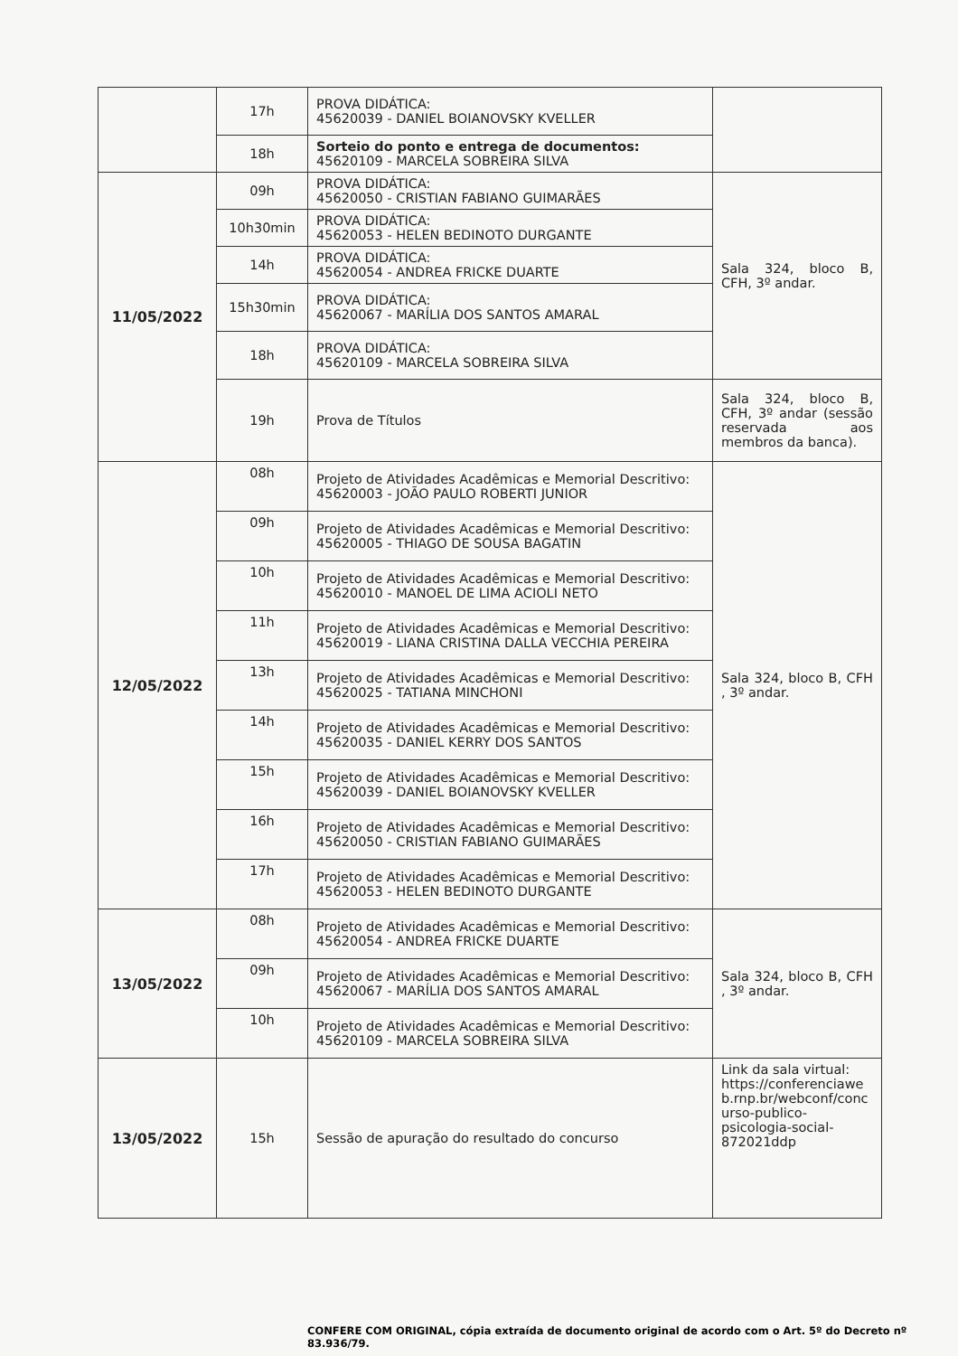| | 17h | PROVA DIDÁTICA: 45620039 - DANIEL BOIANOVSKY KVELLER | |
| | 18h | Sorteio do ponto e entrega de documentos: 45620109 - MARCELA SOBREIRA SILVA | |
| 11/05/2022 | 09h | PROVA DIDÁTICA: 45620050 - CRISTIAN FABIANO GUIMARÃES | Sala 324, bloco B, CFH, 3º andar. |
| | 10h30min | PROVA DIDÁTICA: 45620053 - HELEN BEDINOTO DURGANTE | |
| | 14h | PROVA DIDÁTICA: 45620054 - ANDREA FRICKE DUARTE | |
| | 15h30min | PROVA DIDÁTICA: 45620067 - MARÍLIA DOS SANTOS AMARAL | |
| | 18h | PROVA DIDÁTICA: 45620109 - MARCELA SOBREIRA SILVA | |
| | 19h | Prova de Títulos | Sala 324, bloco B, CFH, 3º andar (sessão reservada aos membros da banca). |
| 12/05/2022 | 08h | Projeto de Atividades Acadêmicas e Memorial Descritivo: 45620003 - JOÃO PAULO ROBERTI JUNIOR | Sala 324, bloco B, CFH , 3º andar. |
| | 09h | Projeto de Atividades Acadêmicas e Memorial Descritivo: 45620005 - THIAGO DE SOUSA BAGATIN | |
| | 10h | Projeto de Atividades Acadêmicas e Memorial Descritivo: 45620010 - MANOEL DE LIMA ACIOLI NETO | |
| | 11h | Projeto de Atividades Acadêmicas e Memorial Descritivo: 45620019 - LIANA CRISTINA DALLA VECCHIA PEREIRA | |
| | 13h | Projeto de Atividades Acadêmicas e Memorial Descritivo: 45620025 - TATIANA MINCHONI | |
| | 14h | Projeto de Atividades Acadêmicas e Memorial Descritivo: 45620035 - DANIEL KERRY DOS SANTOS | |
| | 15h | Projeto de Atividades Acadêmicas e Memorial Descritivo: 45620039 - DANIEL BOIANOVSKY KVELLER | |
| | 16h | Projeto de Atividades Acadêmicas e Memorial Descritivo: 45620050 - CRISTIAN FABIANO GUIMARÃES | |
| | 17h | Projeto de Atividades Acadêmicas e Memorial Descritivo: 45620053 - HELEN BEDINOTO DURGANTE | |
| 13/05/2022 | 08h | Projeto de Atividades Acadêmicas e Memorial Descritivo: 45620054 - ANDREA FRICKE DUARTE | Sala 324, bloco B, CFH , 3º andar. |
| | 09h | Projeto de Atividades Acadêmicas e Memorial Descritivo: 45620067 - MARÍLIA DOS SANTOS AMARAL | |
| | 10h | Projeto de Atividades Acadêmicas e Memorial Descritivo: 45620109 - MARCELA SOBREIRA SILVA | |
| 13/05/2022 | 15h | Sessão de apuração do resultado do concurso | Link da sala virtual: https://conferenciawe b.rnp.br/webconf/conc urso-publico-psicologia-social-872021ddp |
CONFERE COM ORIGINAL, cópia extraída de documento original de acordo com o Art. 5º do Decreto nº 83.936/79.